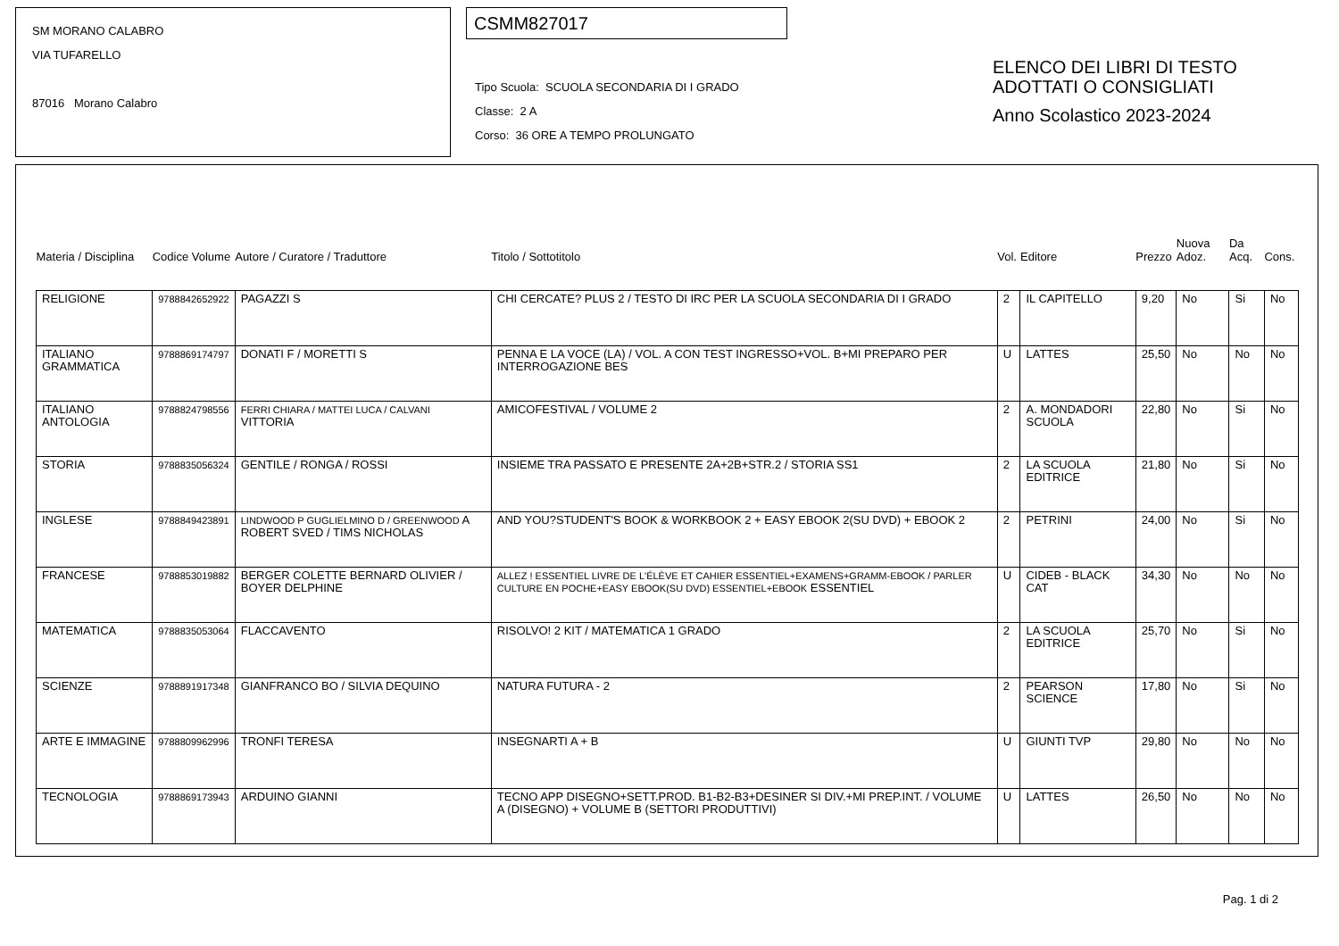SM MORANO CALABRO
VIA TUFARELLO
87016 Morano Calabro
CSMM827017
Tipo Scuola: SCUOLA SECONDARIA DI I GRADO
Classe: 2 A
Corso: 36 ORE A TEMPO PROLUNGATO
ELENCO DEI LIBRI DI TESTO
ADOTTATI O CONSIGLIATI
Anno Scolastico 2023-2024
| Materia / Disciplina | Codice Volume | Autore / Curatore / Traduttore | Titolo / Sottotitolo | Vol. | Editore | Prezzo | Nuova Adoz. | Da Acq. | Cons. |
| --- | --- | --- | --- | --- | --- | --- | --- | --- | --- |
| RELIGIONE | 9788842652922 | PAGAZZI S | CHI CERCATE? PLUS 2 / TESTO DI IRC PER LA SCUOLA SECONDARIA DI I GRADO | 2 | IL CAPITELLO | 9,20 | No | Si | No |
| ITALIANO GRAMMATICA | 9788869174797 | DONATI F / MORETTI S | PENNA E LA VOCE (LA) / VOL. A CON TEST INGRESSO+VOL. B+MI PREPARO PER INTERROGAZIONE BES | U | LATTES | 25,50 | No | No | No |
| ITALIANO ANTOLOGIA | 9788824798556 | FERRI CHIARA / MATTEI LUCA / CALVANI VITTORIA | AMICOFESTIVAL / VOLUME 2 | 2 | A. MONDADORI SCUOLA | 22,80 | No | Si | No |
| STORIA | 9788835056324 | GENTILE / RONGA / ROSSI | INSIEME TRA PASSATO E PRESENTE 2A+2B+STR.2 / STORIA SS1 | 2 | LA SCUOLA EDITRICE | 21,80 | No | Si | No |
| INGLESE | 9788849423891 | LINDWOOD P GUGLIELMINO D / GREENWOOD A ROBERT SVED / TIMS NICHOLAS | AND YOU?STUDENT'S BOOK & WORKBOOK 2 + EASY EBOOK 2(SU DVD) + EBOOK 2 | 2 | PETRINI | 24,00 | No | Si | No |
| FRANCESE | 9788853019882 | BERGER COLETTE BERNARD OLIVIER / BOYER DELPHINE | ALLEZ ! ESSENTIEL LIVRE DE L'ÉLÈVE ET CAHIER ESSENTIEL+EXAMENS+GRAMM-EBOOK / PARLER CULTURE EN POCHE+EASY EBOOK(SU DVD) ESSENTIEL+EBOOK ESSENTIEL | U | CIDEB - BLACK CAT | 34,30 | No | No | No |
| MATEMATICA | 9788835053064 | FLACCAVENTO | RISOLVO! 2 KIT / MATEMATICA 1 GRADO | 2 | LA SCUOLA EDITRICE | 25,70 | No | Si | No |
| SCIENZE | 9788891917348 | GIANFRANCO BO / SILVIA DEQUINO | NATURA FUTURA - 2 | 2 | PEARSON SCIENCE | 17,80 | No | Si | No |
| ARTE E IMMAGINE | 9788809962996 | TRONFI TERESA | INSEGNARTI A + B | U | GIUNTI TVP | 29,80 | No | No | No |
| TECNOLOGIA | 9788869173943 | ARDUINO GIANNI | TECNO APP DISEGNO+SETT.PROD. B1-B2-B3+DESINER SI DIV.+MI PREP.INT. / VOLUME A (DISEGNO) + VOLUME B (SETTORI PRODUTTIVI) | U | LATTES | 26,50 | No | No | No |
Pag. 1 di 2